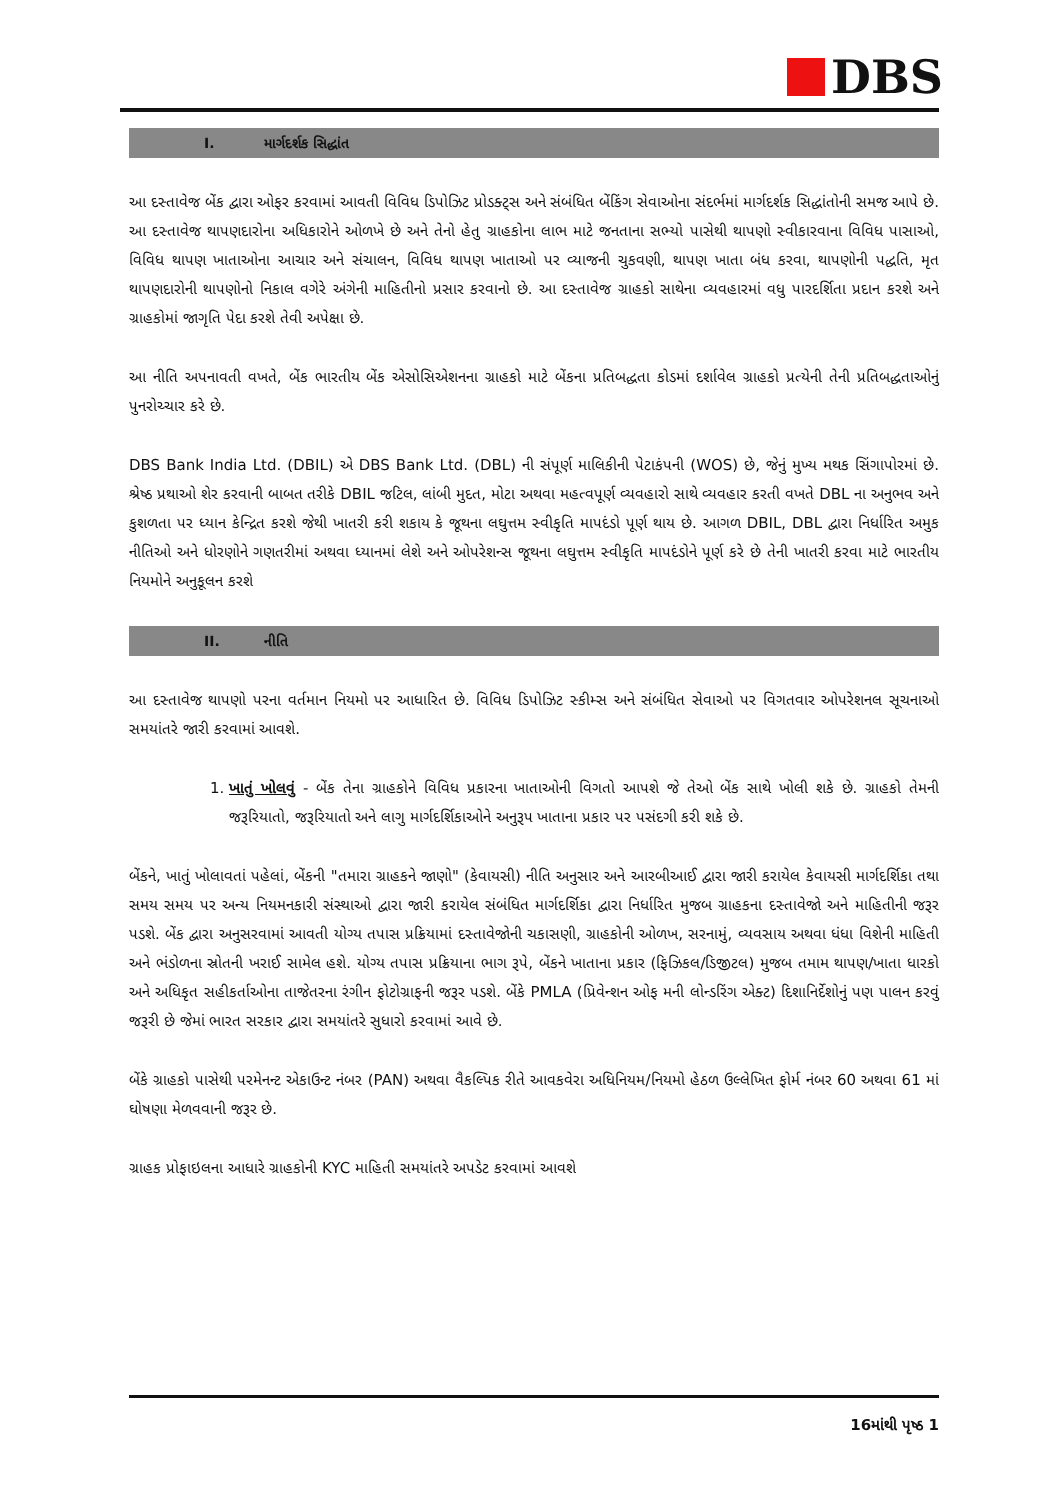DBS
I. માર્ગદર્શક સિદ્ધાંત
આ દસ્તાવેજ બેંક દ્વારા ઓફર કરવામાં આવતી વિવિધ ડિપોઝિટ પ્રોડક્ટ્સ અને સંબંધિત બેંકિંગ સેવાઓના સંદર્ભમાં માર્ગદર્શક સિદ્ધાંતોની સમજ આપે છે. આ દસ્તાવેજ થાપણદારોના અધિકારોને ઓળખે છે અને તેનો હેતુ ગ્રાહકોના લાભ માટે જનતાના સભ્યો પાસેથી થાપણો સ્વીકારવાના વિવિધ પાસાઓ, વિવિધ થાપણ ખાતાઓના આચાર અને સંચાલન, વિવિધ થાપણ ખાતાઓ પર વ્યાજની ચુકવણી, થાપણ ખાતા બંધ કરવા, થાપણોની પદ્ધતિ, મૃત થાપણદારોની થાપણોનો નિકાલ વગેરે અંગેની માહિતીનો પ્રસાર કરવાનો છે. આ દસ્તાવેજ ગ્રાહકો સાથેના વ્યવહારમાં વધુ પારદર્શિતા પ્રદાન કરશે અને ગ્રાહકોમાં જાગૃતિ પેદા કરશે તેવી અપેક્ષા છે.
આ નીતિ અપનાવતી વખતે, બેંક ભારતીય બેંક એસોસિએશનના ગ્રાહકો માટે બેંકના પ્રતિબદ્ધતા કોડમાં દર્શાવેલ ગ્રાહકો પ્રત્યેની તેની પ્રતિબદ્ધતાઓનું પુનરોચ્ચાર કરે છે.
DBS Bank India Ltd. (DBIL) એ DBS Bank Ltd. (DBL) ની સંપૂર્ણ માલિકીની પેટાકંપની (WOS) છે, જેનું મુખ્ય મથક સિંગાપોરમાં છે. શ્રેષ્ઠ પ્રથાઓ શેર કરવાની બાબત તરીકે DBIL જટિલ, લાંબી મુદત, મોટા અથવા મહત્વપૂર્ણ વ્યવહારો સાથે વ્યવહાર કરતી વખતે DBL ના અનુભવ અને કુશળતા પર ધ્યાન કેન્દ્રિત કરશે જેથી ખાતરી કરી શકાય કે જૂથના લઘુત્તમ સ્વીકૃતિ માપદંડો પૂર્ણ થાય છે. આગળ DBIL, DBL દ્વારા નિર્ધારિત અમુક નીતિઓ અને ધોરણોને ગણતરીમાં અથવા ધ્યાનમાં લેશે અને ઓપરેશન્સ જૂથના લઘુત્તમ સ્વીકૃતિ માપદંડોને પૂર્ણ કરે છે તેની ખાતરી કરવા માટે ભારતીય નિયમોને અનુકૂલન કરશે
II. નીતિ
આ દસ્તાવેજ થાપણો પરના વર્તમાન નિયમો પર આધારિત છે. વિવિધ ડિપોઝિટ સ્કીમ્સ અને સંબંધિત સેવાઓ પર વિગતવાર ઓપરેશનલ સૂચનાઓ સમયાંતરે જારી કરવામાં આવશે.
1. ખાતું ખોલવું - બેંક તેના ગ્રાહકોને વિવિધ પ્રકારના ખાતાઓની વિગતો આપશે જે તેઓ બેંક સાથે ખોલી શકે છે. ગ્રાહકો તેમની જરૂરિયાતો, જરૂરિયાતો અને લાગુ માર્ગદર્શિકાઓને અનુરૂપ ખાતાના પ્રકાર પર પસંદગી કરી શકે છે.
બેંકને, ખાતું ખોલાવતાં પહેલાં, બેંકની "તમારા ગ્રાહકને જાણો" (કેવાયસી) નીતિ અનુસાર અને આરબીઆઈ દ્વારા જારી કરાયેલ કેવાયસી માર્ગદર્શિકા તથા સમય સમય પર અન્ય નિયમનકારી સંસ્થાઓ દ્વારા જારી કરાયેલ સંબંધિત માર્ગદર્શિકા દ્વારા નિર્ધારિત મુજબ ગ્રાહકના દસ્તાવેજો અને માહિતીની જરૂર પડશે. બેંક દ્વારા અનુસરવામાં આવતી યોગ્ય તપાસ પ્રક્રિયામાં દસ્તાવેજોની ચકાસણી, ગ્રાહકોની ઓળખ, સરનામું, વ્યવસાય અથવા ધંધા વિશેની માહિતી અને ભંડોળના સ્રોતની ખરાઈ સામેલ હશે. યોગ્ય તપાસ પ્રક્રિયાના ભાગ રૂપે, બેંકને ખાતાના પ્રકાર (ફિઝિકલ/ડિજીટલ) મુજબ તમામ થાપણ/ખાતા ધારકો અને અધિકૃત સહીકર્તાઓના તાજેતરના રંગીન ફોટોગ્રાફની જરૂર પડશે. બેંકે PMLA (પ્રિવેન્શન ઓફ મની લોન્ડરિંગ એક્ટ) દિશાનિર્દેશોનું પણ પાલન કરવું જરૂરી છે જેમાં ભારત સરકાર દ્વારા સમયાંતરે સુધારો કરવામાં આવે છે.
બેંકે ગ્રાહકો પાસેથી પરમેનન્ટ એકાઉન્ટ નંબર (PAN) અથવા વૈકલ્પિક રીતે આવકવેરા અધિનિયમ/નિયમો હેઠળ ઉલ્લેખિત ફોર્મ નંબર 60 અથવા 61 માં ઘોષણા મેળવવાની જરૂર છે.
ગ્રાહક પ્રોફાઇલના આધારે ગ્રાહકોની KYC માહિતી સમયાંતરે અપડેટ કરવામાં આવશે
16માંથી પૃષ્ઠ 1